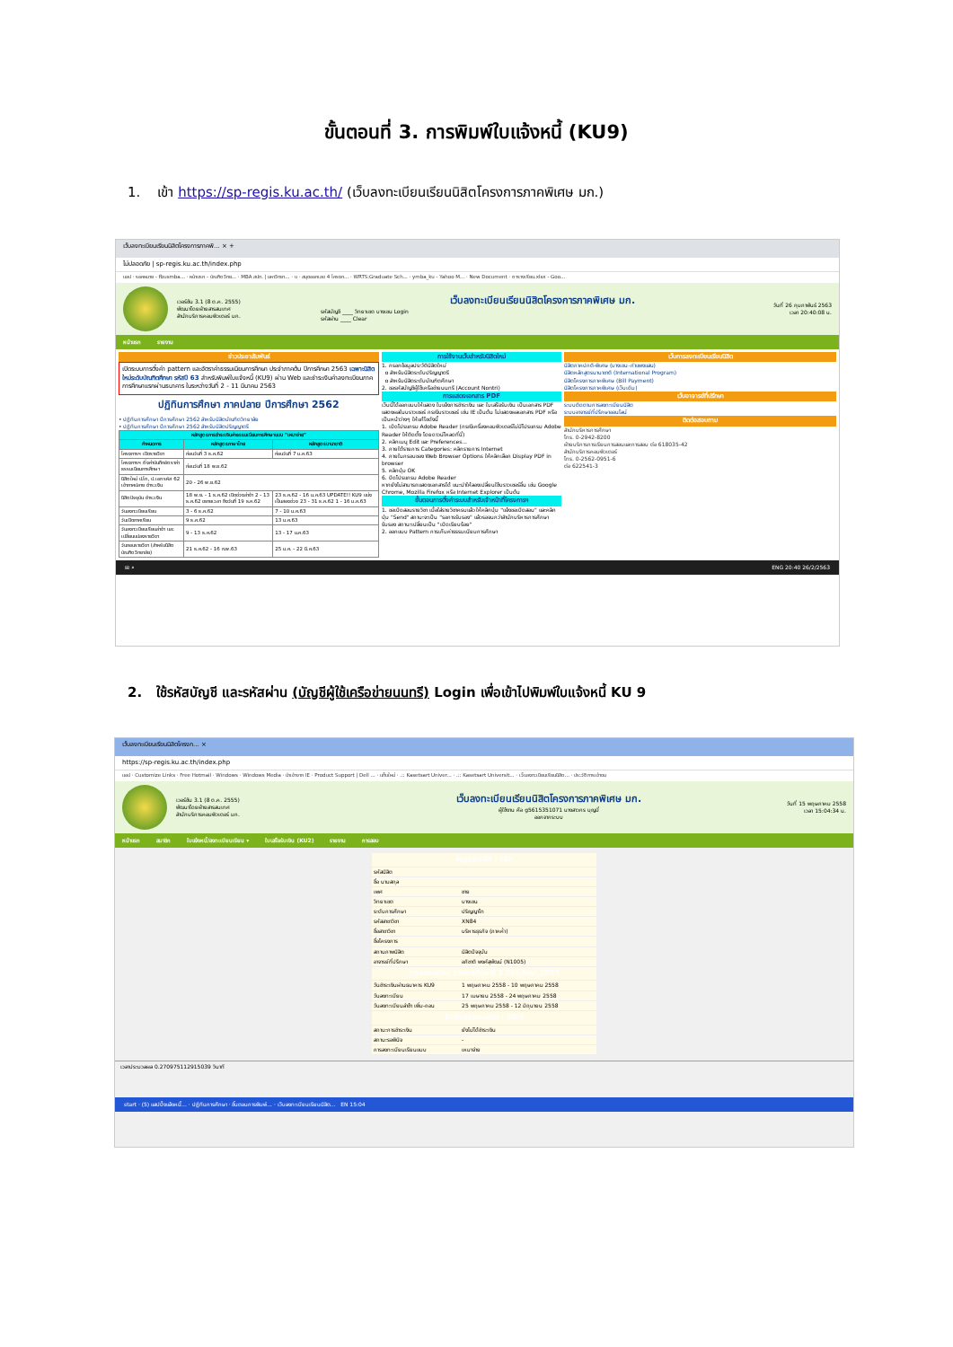ขั้นตอนที่ 3. การพิมพ์ใบแจ้งหนี้ (KU9)
1. เข้า https://sp-regis.ku.ac.th/ (เว็บลงทะเบียนเรียนนิสิตโครงการภาคพิเศษ มก.)
เว็บลงทะเบียนเรียนนิสิตโครงการภาคพิ... × +
ไม่ปลอดภัย | sp-regis.ku.ac.th/index.php
แอป · รอคหมาย - fbusmba... · หน้าแรก - บัณฑิตวิทย... · MBA สปท. | มหาวิทยา... · บ · สมุดออกเลข 4 โครงก... · WRTS:Graduate Sch... · ymba_ku - Yahoo M... · New Document · ตารางเรียน.xlsx - Goo...
เวอร์ชัน 3.1 (8 ต.ค. 2555)
พัฒนาโดยฝ่ายสารสนเทศ
สำนักบริการคอมพิวเตอร์ มก.
เว็บลงทะเบียนเรียนนิสิตโครงการภาคพิเศษ มก.
รหัสบัญชี ____ วิทยาเขต บางเขน Login
รหัสผ่าน ____ Clear
วันที่ 26 กุมภาพันธ์ 2563
เวลา 20:40:08 น.
หน้าแรก รายงาน
ข่าวประชาสัมพันธ์
เปิดระบบการตั้งค่า pattern และอัตราค่าธรรมเนียมการศึกษา ประจำภาคต้น ปีการศึกษา 2563 เฉพาะนิสิตใหม่ระดับบัณฑิตศึกษา รหัสปี 63 สำหรับพิมพ์ใบแจ้งหนี้ (KU9) ผ่าน Web และชำระเงินค่าลงทะเบียนภาคการศึกษาแรกผ่านธนาคาร ในระหว่างวันที่ 2 - 11 มีนาคม 2563
ปฏิทินการศึกษา ภาคปลาย ปีการศึกษา 2562
• ปฏิทินการศึกษา ปีการศึกษา 2562 สำหรับนิสิตบัณฑิตวิทยาลัย
• ปฏิทินการศึกษา ปีการศึกษา 2562 สำหรับนิสิตปริญญาตรี
| หลักสูตรการชำระเงินค่าธรรมเนียมการศึกษาแบบ "เหมาจ่าย" | | |
| --- | --- | --- |
| กำหนดการ | หลักสูตรภาษาไทย | หลักสูตรนานาชาติ |
| โครงการฯ เปิดรายวิชา | ก่อนวันที่ 3 ธ.ค.62 | ก่อนวันที่ 7 ม.ค.63 |
| โครงการฯ ตั้งค่าบันทึกอัตราค่าธรรมเนียมการศึกษา | ก่อนวันที่ 18 พ.ย.62 | |
| นิสิตใหม่ ป.โท, ป.เอก รหัส 62 เข้าภาคปลาย ชำระเงิน | 20 - 26 พ.ย.62 | |
| นิสิตปัจจุบัน ชำระเงิน | 18 พ.ย. - 1 ธ.ค.62 เปิดช่วงล่าช้า 2 - 13 ธ.ค.62 ขยายเวลา ถึงวันที่ 19 ธ.ค.62 | 23 ธ.ค.62 - 16 ม.ค.63 UPDATE!! KU9 แบ่งเป็นสองช่วง 23 - 31 ธ.ค.62 1 - 16 ม.ค.63 |
| วันลงทะเบียนเรียน | 3 - 6 ธ.ค.62 | 7 - 10 ม.ค.63 |
| วันเปิดภาคเรียน | 9 ธ.ค.62 | 13 ม.ค.63 |
| วันลงทะเบียนเรียนล่าช้า และเปลี่ยนแปลงรายวิชา | 9 - 13 ธ.ค.62 | 13 - 17 ม.ค.63 |
| วันถอนรายวิชา (สำหรับนิสิตบัณฑิตวิทยาลัย) | 21 ธ.ค.62 - 16 ก.พ.63 | 25 ม.ค. - 22 มี.ค.63 |
การใช้งานเว็บสำหรับนิสิตใหม่
1. กรอกข้อมูลประวัตินิสิตใหม่
o สำหรับนิสิตระดับปริญญาตรี
o สำหรับนิสิตระดับบัณฑิตศึกษา
2. ขอรหัสบัญชีผู้ใช้เครือข่ายนนทรี (Account Nontri)
การแสดงเอกสาร PDF
เว็บนี้ได้ออกแบบให้แสดง ใบแจ้งการชำระเงิน และ ใบเสร็จรับเงิน เป็นเอกสาร PDF แสดงผลในบราวเซอร์ กรณีบราวเซอร์ เช่น IE เป็นต้น ไม่แสดงผลเอกสาร PDF หรือเป็นหน้าว่างๆ ให้แก้ไขดังนี้
1. เปิดโปรแกรม Adobe Reader (กรณีเครื่องคอมพิวเตอร์ไม่มีโปรแกรม Adobe Reader ให้ติดตั้ง โดยดาวน์โหลดที่นี่)
2. คลิกเมนู Edit และ Preferences...
3. ภายใต้รายการ Categories: คลิกรายการ Internet
4. ภายในกรอบของ Web Browser Options ให้คลิกเลือก Display PDF in browser
5. คลิกปุ่ม OK
6. ปิดโปรแกรม Adobe Reader
หากยังไม่สามารถแสดงเอกสารได้ แนะนำให้ลองเปลี่ยนใช้บราวเซอร์อื่น เช่น Google Chrome, Mozilla Firefox หรือ Internet Explorer เป็นต้น
ขั้นตอนการตั้งค่าระบบสำหรับเจ้าหน้าที่โครงการฯ
1. ขอเปิดสอนรายวิชา เมื่อใส่รายวิชาครบแล้ว ให้คลิกปุ่ม "แจ้งขอเปิดสอน" และคลิกปุ่ม "Send" สถานะจะเป็น "รอการรับรอง" แล้วรอจนกว่าสำนักบริหารการศึกษารับรอง สถานะเปลี่ยนเป็น "เปิดเรียบร้อย"
2. ออกแบบ Pattern การเก็บค่าธรรมเนียมการศึกษา
เว็บการลงทะเบียนเรียนนิสิต
นิสิตภาคปกติ-พิเศษ (บางเขน-กำแพงแสน)
นิสิตหลักสูตรนานาชาติ (International Program)
นิสิตโครงการภาคพิเศษ (Bill Payment)
นิสิตโครงการภาคพิเศษ (เว็บเดิม)
เว็บอาจารย์ที่ปรึกษา
ระบบติดตามการลงทะเบียนนิสิต
ระบบอาจารย์ที่ปรึกษาออนไลน์
ติดต่อสอบถาม
สำนักบริหารการศึกษา
โทร. 0-2942-8200
ฝ่ายบริการการเรียนการสอนและการสอบ ต่อ 618035-42
สำนักบริการคอมพิวเตอร์
โทร. 0-2562-0951-6
ต่อ 622541-3
⊞ ⌕ ENG 20:40 26/2/2563
2. ใช้รหัสบัญชี และรหัสผ่าน (บัญชีผู้ใช้เครือข่ายนนทรี) Login เพื่อเข้าไปพิมพ์ใบแจ้งหนี้ KU 9
เว็บลงทะเบียนเรียนนิสิตโครงก... ×
https://sp-regis.ku.ac.th/index.php
แอป · Customize Links · Free Hotmail · Windows · Windows Media · นำเข้าจาก IE · Product Support | Dell ... · แท็บใหม่ · .:: Kasetsart Univer... · .:: Kasetsart Universit... · เว็บลงทะเบียนเรียนนิสิต... · ประวัติการเข้าชม
เวอร์ชัน 3.1 (8 ต.ค. 2555)
พัฒนาโดยฝ่ายสารสนเทศ
สำนักบริการคอมพิวเตอร์ มก.
เว็บลงทะเบียนเรียนนิสิตโครงการภาคพิเศษ มก.
ผู้ใช้งาน คือ g5615351071 นางสาวกร บุญมี่
ออกจากระบบ
วันที่ 15 พฤษภาคม 2558
เวลา 15:04:34 น.
หน้าแรก สมาชิก ใบแจ้งหนี้/ลงทะเบียนเรียน ▾ ใบเสร็จรับเงิน (KU2) รายงาน การสอบ
| ข้อมูลสมาชิก : นิสิต | |
| รหัสนิสิต | |
| ชื่อ นามสกุล | |
| เพศ | ชาย |
| วิทยาเขต | บางเขน |
| ระดับการศึกษา | ปริญญาโท |
| รหัสสาขาวิชา | XN84 |
| ชื่อสาขาวิชา | บริหารธุรกิจ (ภาคค่ำ) |
| ชื่อโครงการ | |
| สถานภาพนิสิต | นิสิตปัจจุบัน |
| อาจารย์ที่ปรึกษา | อภิชาติ พงศ์สุพัฒน์ (N1005) |
| การลงทะเบียน ภาคการศึกษาที่ 3 ปีการศึกษา 2557 | |
| วันชำระเงินผ่านธนาคาร KU9 | 1 พฤษภาคม 2558 - 10 พฤษภาคม 2558 |
| วันลงทะเบียน | 17 เมษายน 2558 - 24 พฤษภาคม 2558 |
| วันลงทะเบียนล่าช้า เพิ่ม-ถอน | 25 พฤษภาคม 2558 - 12 มิถุนายน 2558 |
| สิทธิ์การลงทะเบียน : มีสิทธิ์ | |
| สถานะการชำระเงิน | ยังไม่ได้ชำระเงิน |
| สถานะรอพินิจ | - |
| การลงทะเบียนเรียนแบบ | เหมาจ่าย |
เวลาประมวลผล 0.270975112915039 วินาที
start · (5) แสปปิ้งแล้งหนี้... · ปฏิทินการศึกษา · ขั้นตอนการพิมพ์... · เว็บลงทะเบียนเรียนนิสิต... EN 15:04